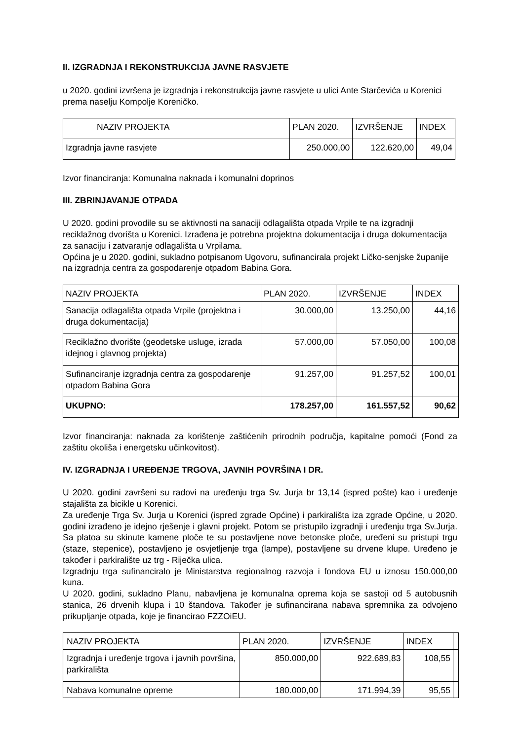II. IZGRADNJA I REKONSTRUKCIJA JAVNE RASVJETE
u 2020. godini izvršena je izgradnja i rekonstrukcija javne rasvjete u ulici Ante Starčevića u Korenici prema naselju Kompolje Koreničko.
| NAZIV PROJEKTA | PLAN 2020. | IZVRŠENJE | INDEX |
| Izgradnja javne rasvjete | 250.000,00 | 122.620,00 | 49,04 |
Izvor financiranja: Komunalna naknada i komunalni doprinos
III. ZBRINJAVANJE OTPADA
U 2020. godini provodile su se aktivnosti na sanaciji odlagališta otpada Vrpile te na izgradnji reciklažnog dvorišta u Korenici. Izrađena je potrebna projektna dokumentacija i druga dokumentacija za sanaciju i zatvaranje odlagališta u Vrpilama.
Općina je u 2020. godini, sukladno potpisanom Ugovoru, sufinancirala projekt Ličko-senjske županije na izgradnja centra za gospodarenje otpadom Babina Gora.
| NAZIV PROJEKTA | PLAN 2020. | IZVRŠENJE | INDEX |
| Sanacija odlagališta otpada Vrpile (projektna i druga dokumentacija) | 30.000,00 | 13.250,00 | 44,16 |
| Reciklažno dvorište (geodetske usluge, izrada idejnog i glavnog projekta) | 57.000,00 | 57.050,00 | 100,08 |
| Sufinanciranje izgradnja centra za gospodarenje otpadom Babina Gora | 91.257,00 | 91.257,52 | 100,01 |
| UKUPNO: | 178.257,00 | 161.557,52 | 90,62 |
Izvor financiranja: naknada za korištenje zaštićenih prirodnih područja, kapitalne pomoći (Fond za zaštitu okoliša i energetsku učinkovitost).
IV. IZGRADNJA I UREĐENJE TRGOVA, JAVNIH POVRŠINA I DR.
U 2020. godini završeni su radovi na uređenju trga Sv. Jurja br 13,14 (ispred pošte) kao i uređenje stajališta za bicikle u Korenici.
Za uređenje Trga Sv. Jurja u Korenici (ispred zgrade Općine) i parkirališta iza zgrade Općine, u 2020. godini izrađeno je idejno rješenje i glavni projekt. Potom se pristupilo izgradnji i uređenju trga Sv.Jurja. Sa platoa su skinute kamene ploče te su postavljene nove betonske ploče, uređeni su pristupi trgu (staze, stepenice), postavljeno je osvjetljenje trga (lampe), postavljene su drvene klupe. Uređeno je također i parkiralište uz trg - Riječka ulica.
Izgradnju trga sufinanciralo je Ministarstva regionalnog razvoja i fondova EU u iznosu 150.000,00 kuna.
U 2020. godini, sukladno Planu, nabavljena je komunalna oprema koja se sastoji od 5 autobusnih stanica, 26 drvenih klupa i 10 štandova. Također je sufinancirana nabava spremnika za odvojeno prikupljanje otpada, koje je financirao FZZOiEU.
| | NAZIV PROJEKTA | PLAN 2020. | IZVRŠENJE | INDEX | |
| | Izgradnja i uređenje trgova i javnih površina, parkirališta | 850.000,00 | 922.689,83 | 108,55 | |
| | Nabava komunalne opreme | 180.000,00 | 171.994,39 | 95,55 | |